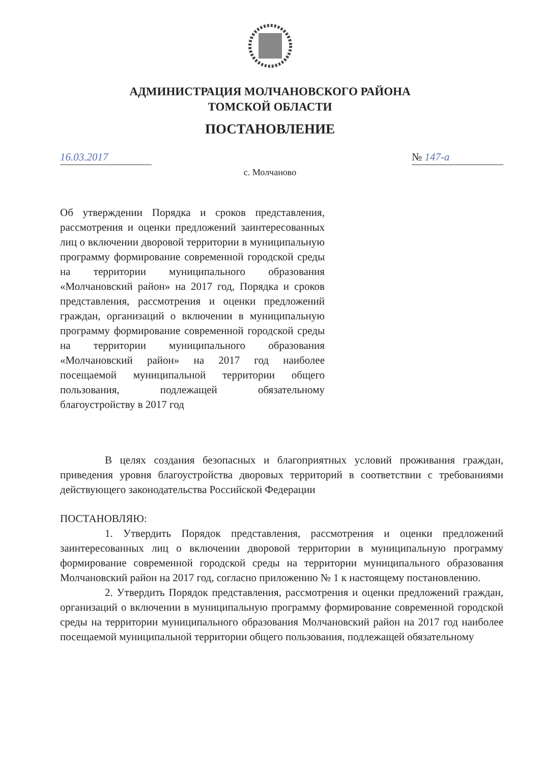АДМИНИСТРАЦИЯ МОЛЧАНОВСКОГО РАЙОНА
ТОМСКОЙ ОБЛАСТИ
ПОСТАНОВЛЕНИЕ
16.03.2017 № 147-а
с. Молчаново
Об утверждении Порядка и сроков представления, рассмотрения и оценки предложений заинтересованных лиц о включении дворовой территории в муниципальную программу формирование современной городской среды на территории муниципального образования «Молчановский район» на 2017 год, Порядка и сроков представления, рассмотрения и оценки предложений граждан, организаций о включении в муниципальную программу формирование современной городской среды на территории муниципального образования «Молчановский район» на 2017 год наиболее посещаемой муниципальной территории общего пользования, подлежащей обязательному благоустройству в 2017 год
В целях создания безопасных и благоприятных условий проживания граждан, приведения уровня благоустройства дворовых территорий в соответствии с требованиями действующего законодательства Российской Федерации
ПОСТАНОВЛЯЮ:
1. Утвердить Порядок представления, рассмотрения и оценки предложений заинтересованных лиц о включении дворовой территории в муниципальную программу формирование современной городской среды на территории муниципального образования Молчановский район на 2017 год, согласно приложению № 1 к настоящему постановлению.
2. Утвердить Порядок представления, рассмотрения и оценки предложений граждан, организаций о включении в муниципальную программу формирование современной городской среды на территории муниципального образования Молчановский район на 2017 год наиболее посещаемой муниципальной территории общего пользования, подлежащей обязательному